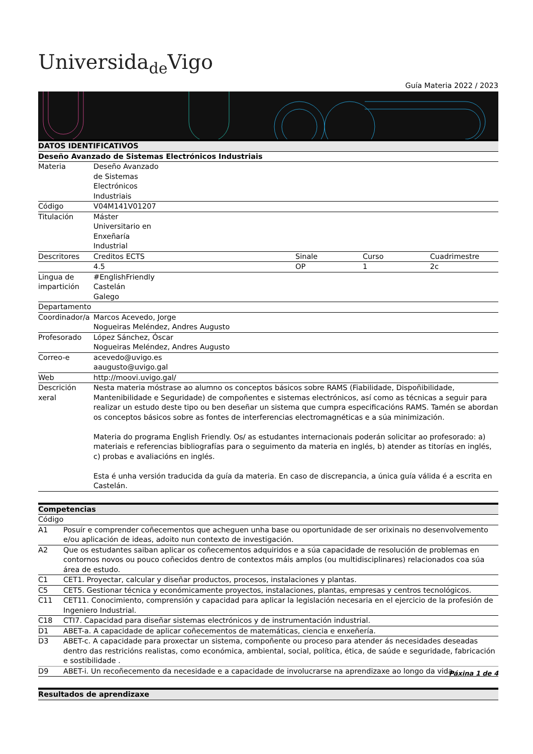Universida<sub>de</sub>Vigo
Guía Materia 2022 / 2023
| DATOS IDENTIFICATIVOS | | | | |
| --- | --- | --- | --- | --- |
| Deseño Avanzado de Sistemas Electrónicos Industriais | | | | |
| Materia | Deseño Avanzado de Sistemas Electrónicos Industriais | | | |
| Código | V04M141V01207 | | | |
| Titulación | Máster Universitario en Enxeñaría Industrial | | | |
| Descritores | Creditos ECTS | Sinale | Curso | Cuadrimestre |
| | 4.5 | OP | 1 | 2c |
| Lingua de impartición | #EnglishFriendly Castelán Galego | | | |
| Departamento | | | | |
| Coordinador/a | Marcos Acevedo, Jorge Nogueiras Meléndez, Andres Augusto | | | |
| Profesorado | López Sánchez, Óscar Nogueiras Meléndez, Andres Augusto | | | |
| Correo-e | acevedo@uvigo.es aaugusto@uvigo.gal | | | |
| Web | http://moovi.uvigo.gal/ | | | |
| Descrición xeral | Nesta materia móstrase ao alumno os conceptos básicos sobre RAMS (Fiabilidade, Dispoñibilidade, Mantenibilidade e Seguridade) de compoñentes e sistemas electrónicos, así como as técnicas a seguir para realizar un estudo deste tipo ou ben deseñar un sistema que cumpra especificacións RAMS. Tamén se abordan os conceptos básicos sobre as fontes de interferencias electromagnéticas e a súa minimización. Materia do programa English Friendly. Os/ as estudantes internacionais poderán solicitar ao profesorado: a) materiais e referencias bibliografías para o seguimento da materia en inglés, b) atender as titorías en inglés, c) probas e avaliacións en inglés. Esta é unha versión traducida da guía da materia. En caso de discrepancia, a única guía válida é a escrita en Castelán. | | | |
| Competencias | |
| --- | --- |
| Código | |
| A1 | Posuír e comprender coñecementos que acheguen unha base ou oportunidade de ser orixinais no desenvolvemento e/ou aplicación de ideas, adoito nun contexto de investigación. |
| A2 | Que os estudantes saiban aplicar os coñecementos adquiridos e a súa capacidade de resolución de problemas en contornos novos ou pouco coñecidos dentro de contextos máis amplos (ou multidisciplinares) relacionados coa súa área de estudo. |
| C1 | CET1. Proyectar, calcular y diseñar productos, procesos, instalaciones y plantas. |
| C5 | CET5. Gestionar técnica y económicamente proyectos, instalaciones, plantas, empresas y centros tecnológicos. |
| C11 | CET11. Conocimiento, comprensión y capacidad para aplicar la legislación necesaria en el ejercicio de la profesión de Ingeniero Industrial. |
| C18 | CTI7. Capacidad para diseñar sistemas electrónicos y de instrumentación industrial. |
| D1 | ABET-a. A capacidade de aplicar coñecementos de matemáticas, ciencia e enxeñería. |
| D3 | ABET-c. A capacidade para proxectar un sistema, compoñente ou proceso para atender ás necesidades deseadas dentro das restricións realistas, como económica, ambiental, social, política, ética, de saúde e seguridade, fabricación e sostibilidade . |
| D9 | ABET-i. Un recoñecemento da necesidade e a capacidade de involucrarse na aprendizaxe ao longo da vida. |
| Resultados de aprendizaxe |
| --- |
Páxina 1 de 4